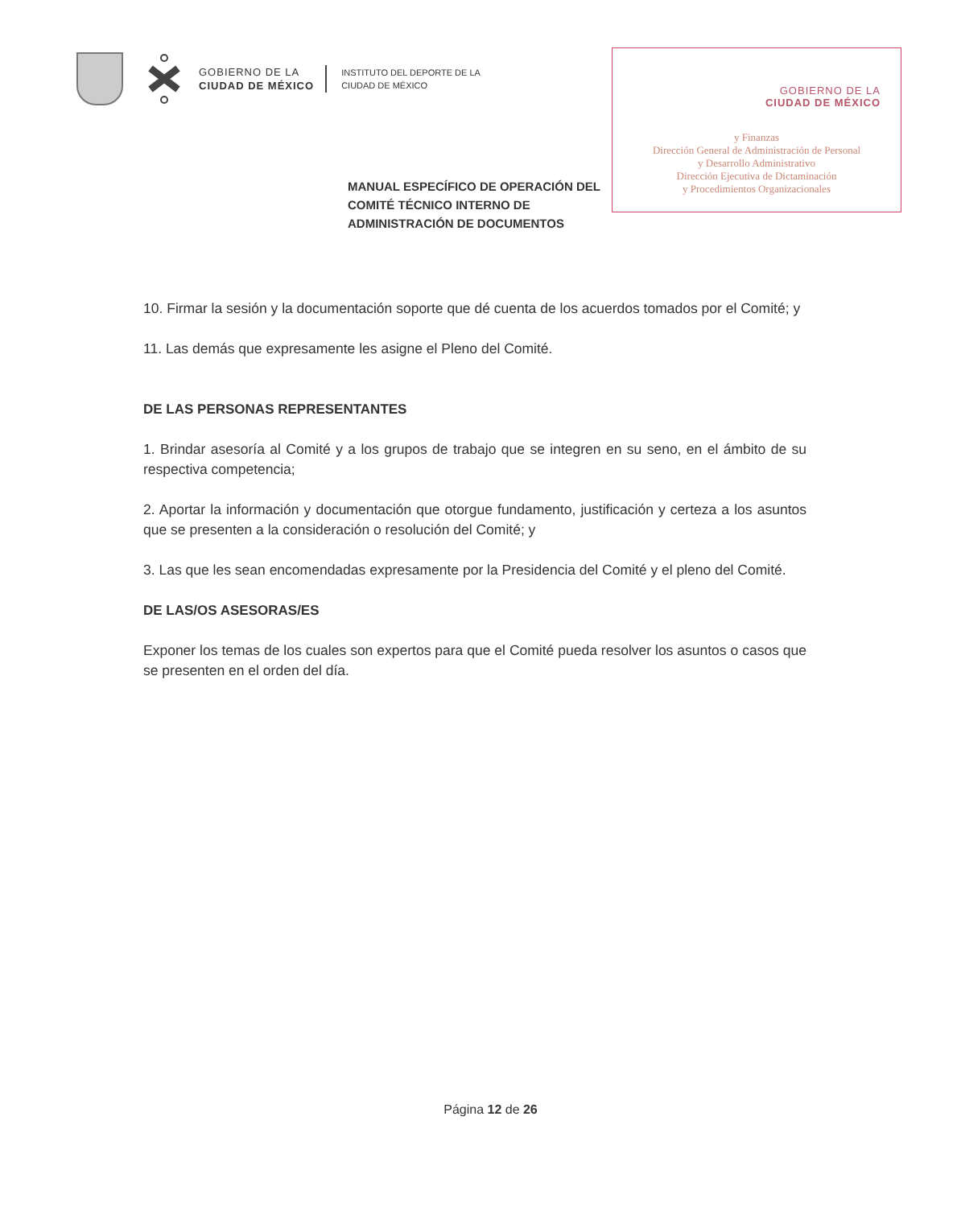GOBIERNO DE LA
CIUDAD DE MÉXICO
INSTITUTO DEL DEPORTE DE LA
CIUDAD DE MÉXICO
GOBIERNO DE LA
CIUDAD DE MÉXICO
y Finanzas
Dirección General de Administración de Personal
y Desarrollo Administrativo
Dirección Ejecutiva de Dictaminación
y Procedimientos Organizacionales
MANUAL ESPECÍFICO DE OPERACIÓN DEL COMITÉ TÉCNICO INTERNO DE ADMINISTRACIÓN DE DOCUMENTOS
10. Firmar la sesión y la documentación soporte que dé cuenta de los acuerdos tomados por el Comité; y
11. Las demás que expresamente les asigne el Pleno del Comité.
DE LAS PERSONAS REPRESENTANTES
1. Brindar asesoría al Comité y a los grupos de trabajo que se integren en su seno, en el ámbito de su respectiva competencia;
2. Aportar la información y documentación que otorgue fundamento, justificación y certeza a los asuntos que se presenten a la consideración o resolución del Comité; y
3. Las que les sean encomendadas expresamente por la Presidencia del Comité y el pleno del Comité.
DE LAS/OS ASESORAS/ES
Exponer los temas de los cuales son expertos para que el Comité pueda resolver los asuntos o casos que se presenten en el orden del día.
Página 12 de 26